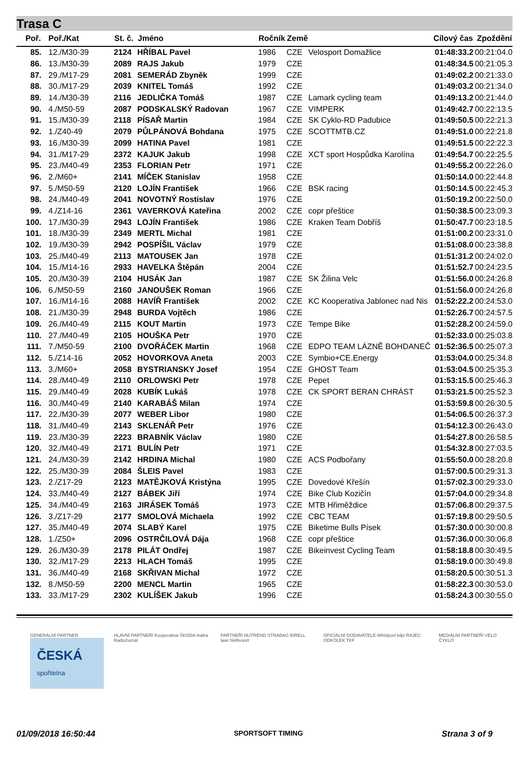Trasa C
| Poř. | Poř./Kat | St. č. | Jméno | Ročník | Země | | Cílový čas | Zpoždění |
| --- | --- | --- | --- | --- | --- | --- | --- | --- |
| 85. | 12./M30-39 | 2124 | HŘÍBAL Pavel | 1986 | CZE | Velosport Domažlice | 01:48:33.2 | 00:21:04.0 |
| 86. | 13./M30-39 | 2089 | RAJS Jakub | 1979 | CZE | | 01:48:34.5 | 00:21:05.3 |
| 87. | 29./M17-29 | 2081 | SEMERÁD Zbyněk | 1999 | CZE | | 01:49:02.2 | 00:21:33.0 |
| 88. | 30./M17-29 | 2039 | KNITEL Tomáš | 1992 | CZE | | 01:49:03.2 | 00:21:34.0 |
| 89. | 14./M30-39 | 2116 | JEDLIČKA Tomáš | 1987 | CZE | Lamark cycling team | 01:49:13.2 | 00:21:44.0 |
| 90. | 4./M50-59 | 2087 | PODSKALSKÝ Radovan | 1967 | CZE | VIMPERK | 01:49:42.7 | 00:22:13.5 |
| 91. | 15./M30-39 | 2118 | PÍSAŘ Martin | 1984 | CZE | SK Cyklo-RD Padubice | 01:49:50.5 | 00:22:21.3 |
| 92. | 1./Z40-49 | 2079 | PŮLPÁNOVÁ Bohdana | 1975 | CZE | SCOTTMTB.CZ | 01:49:51.0 | 00:22:21.8 |
| 93. | 16./M30-39 | 2099 | HATINA Pavel | 1981 | CZE | | 01:49:51.5 | 00:22:22.3 |
| 94. | 31./M17-29 | 2372 | KAJUK Jakub | 1998 | CZE | XCT sport Hospůdka Karolína | 01:49:54.7 | 00:22:25.5 |
| 95. | 23./M40-49 | 2353 | FLORIAN Petr | 1971 | CZE | | 01:49:55.2 | 00:22:26.0 |
| 96. | 2./M60+ | 2141 | MÍČEK Stanislav | 1958 | CZE | | 01:50:14.0 | 00:22:44.8 |
| 97. | 5./M50-59 | 2120 | LOJÍN František | 1966 | CZE | BSK racing | 01:50:14.5 | 00:22:45.3 |
| 98. | 24./M40-49 | 2041 | NOVOTNÝ Rostislav | 1976 | CZE | | 01:50:19.2 | 00:22:50.0 |
| 99. | 4./Z14-16 | 2361 | VAVERKOVÁ Kateřina | 2002 | CZE | copr přeštice | 01:50:38.5 | 00:23:09.3 |
| 100. | 17./M30-39 | 2943 | LOJÍN František | 1986 | CZE | Kraken Team Dobříš | 01:50:47.7 | 00:23:18.5 |
| 101. | 18./M30-39 | 2349 | MERTL Michal | 1981 | CZE | | 01:51:00.2 | 00:23:31.0 |
| 102. | 19./M30-39 | 2942 | POSPÍŠIL Václav | 1979 | CZE | | 01:51:08.0 | 00:23:38.8 |
| 103. | 25./M40-49 | 2113 | MATOUSEK Jan | 1978 | CZE | | 01:51:31.2 | 00:24:02.0 |
| 104. | 15./M14-16 | 2933 | HAVELKA Štěpán | 2004 | CZE | | 01:51:52.7 | 00:24:23.5 |
| 105. | 20./M30-39 | 2104 | HUSÁK Jan | 1987 | CZE | SK Žilina Velc | 01:51:56.0 | 00:24:26.8 |
| 106. | 6./M50-59 | 2160 | JANOUŠEK Roman | 1966 | CZE | | 01:51:56.0 | 00:24:26.8 |
| 107. | 16./M14-16 | 2088 | HAVÍŘ František | 2002 | CZE | KC Kooperativa Jablonec nad Nis | 01:52:22.2 | 00:24:53.0 |
| 108. | 21./M30-39 | 2948 | BURDA Vojtěch | 1986 | CZE | | 01:52:26.7 | 00:24:57.5 |
| 109. | 26./M40-49 | 2115 | KOUT Martin | 1973 | CZE | Tempe Bike | 01:52:28.2 | 00:24:59.0 |
| 110. | 27./M40-49 | 2105 | HOUŠKA Petr | 1970 | CZE | | 01:52:33.0 | 00:25:03.8 |
| 111. | 7./M50-59 | 2100 | DVOŘÁČEK Martin | 1968 | CZE | EDPO TEAM LÁZNĚ BOHDANEČ | 01:52:36.5 | 00:25:07.3 |
| 112. | 5./Z14-16 | 2052 | HOVORKOVA Aneta | 2003 | CZE | Symbio+CE.Energy | 01:53:04.0 | 00:25:34.8 |
| 113. | 3./M60+ | 2058 | BYSTRIANSKY Josef | 1954 | CZE | GHOST Team | 01:53:04.5 | 00:25:35.3 |
| 114. | 28./M40-49 | 2110 | ORLOWSKI Petr | 1978 | CZE | Pepet | 01:53:15.5 | 00:25:46.3 |
| 115. | 29./M40-49 | 2028 | KUBÍK Lukáš | 1978 | CZE | CK SPORT BERAN CHRÁST | 01:53:21.5 | 00:25:52.3 |
| 116. | 30./M40-49 | 2140 | KARABÁŠ Milan | 1974 | CZE | | 01:53:59.8 | 00:26:30.5 |
| 117. | 22./M30-39 | 2077 | WEBER Libor | 1980 | CZE | | 01:54:06.5 | 00:26:37.3 |
| 118. | 31./M40-49 | 2143 | SKLENÁŘ Petr | 1976 | CZE | | 01:54:12.3 | 00:26:43.0 |
| 119. | 23./M30-39 | 2223 | BRABNÍK Václav | 1980 | CZE | | 01:54:27.8 | 00:26:58.5 |
| 120. | 32./M40-49 | 2171 | BULÍN Petr | 1971 | CZE | | 01:54:32.8 | 00:27:03.5 |
| 121. | 24./M30-39 | 2142 | HRDINA Michal | 1980 | CZE | ACS Podbořany | 01:55:50.0 | 00:28:20.8 |
| 122. | 25./M30-39 | 2084 | ŠLEIS Pavel | 1983 | CZE | | 01:57:00.5 | 00:29:31.3 |
| 123. | 2./Z17-29 | 2123 | MATĚJKOVÁ Kristýna | 1995 | CZE | Dovedové Křešín | 01:57:02.3 | 00:29:33.0 |
| 124. | 33./M40-49 | 2127 | BÁBEK Jiří | 1974 | CZE | Bike Club Kozičín | 01:57:04.0 | 00:29:34.8 |
| 125. | 34./M40-49 | 2163 | JIRÁSEK Tomáš | 1973 | CZE | MTB Hřiměždice | 01:57:06.8 | 00:29:37.5 |
| 126. | 3./Z17-29 | 2177 | SMOLOVÁ Michaela | 1992 | CZE | CBC TEAM | 01:57:19.8 | 00:29:50.5 |
| 127. | 35./M40-49 | 2074 | SLABÝ Karel | 1975 | CZE | Biketime Bulls Písek | 01:57:30.0 | 00:30:00.8 |
| 128. | 1./Z50+ | 2096 | OSTRČILOVÁ Dája | 1968 | CZE | copr přeštice | 01:57:36.0 | 00:30:06.8 |
| 129. | 26./M30-39 | 2178 | PILÁT Ondřej | 1987 | CZE | Bikeinvest Cycling Team | 01:58:18.8 | 00:30:49.5 |
| 130. | 32./M17-29 | 2213 | HLACH Tomáš | 1995 | CZE | | 01:58:19.0 | 00:30:49.8 |
| 131. | 36./M40-49 | 2168 | SKŘIVAN Michal | 1972 | CZE | | 01:58:20.5 | 00:30:51.3 |
| 132. | 8./M50-59 | 2200 | MENCL Martin | 1965 | CZE | | 01:58:22.3 | 00:30:53.0 |
| 133. | 33./M17-29 | 2302 | KULÍŠEK Jakub | 1996 | CZE | | 01:58:24.3 | 00:30:55.0 |
GENERÁLNÍ PARTNER
ČESKÁ
spořitelna
HLAVNÍ PARTNEŘI Kooperativa ŠKODA mafra Radiožurnál
PARTNEŘI NUTREND STRABAG BIRELL lawi SkiResort
OFICIÁLNÍ DODAVATELÉ Whirlpool kilpi RAJEC ODKOLEK TKF
MEDIÁLNÍ PARTNEŘI VELO ČYKLO
01/09/2018 16:50:44 SPORTSOFT TIMING Strana 3 of 9